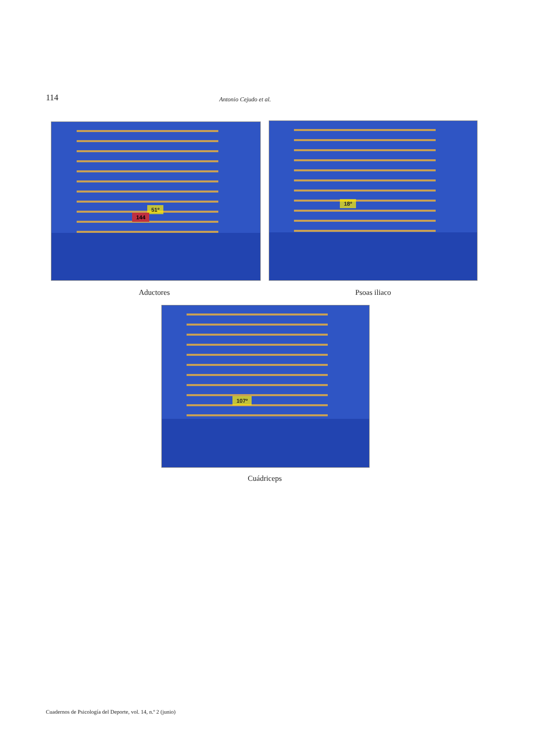114 Antonio Cejudo et al.
51º
144
18º
Aductores Psoas iliaco
107º
Cuádriceps
Cuadernos de Psicología del Deporte, vol. 14, n.º 2 (junio)